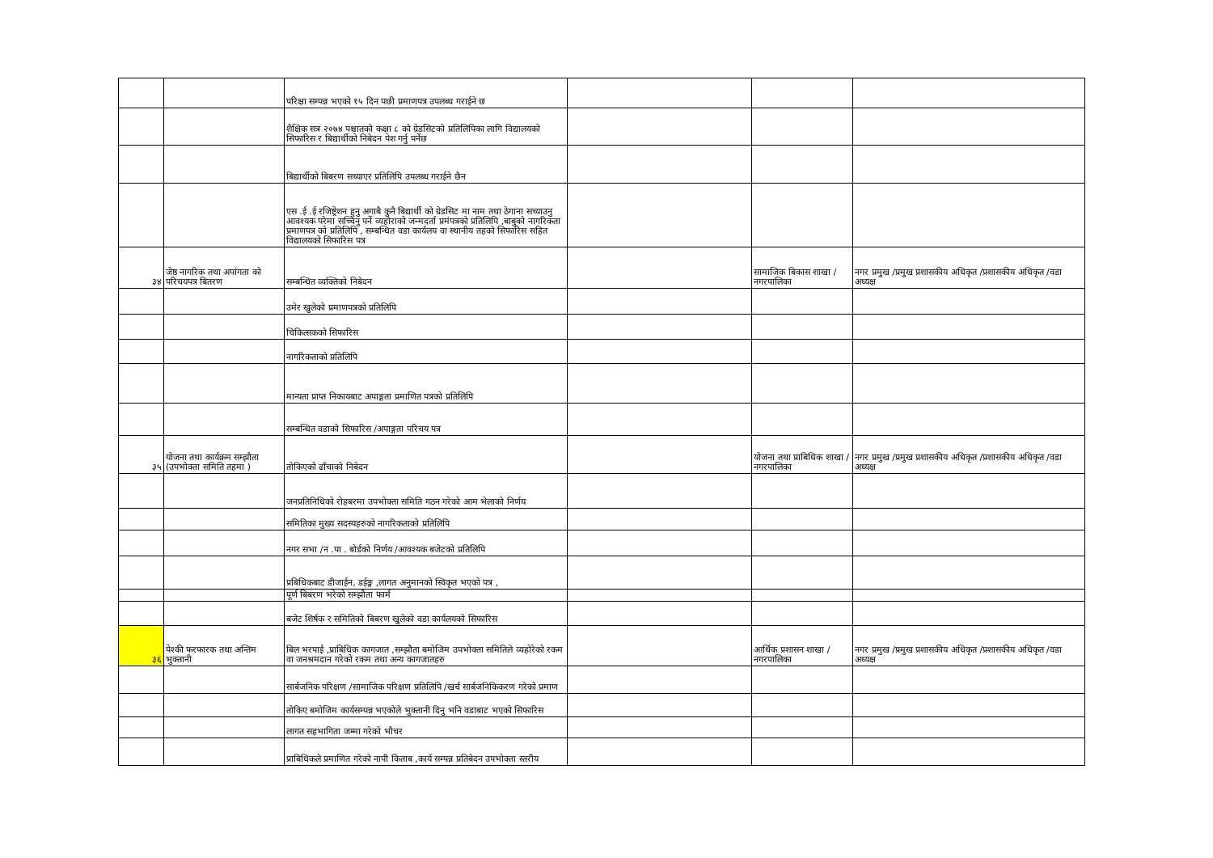| | | परिक्षा सम्पन्न भएको १५ दिन पछी प्रमाणपत्र उपलब्ध गराईने छ | | | |
| | | शैक्षिक सत्र २०७४ पश्चातको कक्षा ८ को ग्रेडसिटको प्रतिलिपिका लागि विद्यालयको सिफारिस र बिद्यार्थीको निबेदन पेश गर्नु पर्नेछ | | | |
| | | बिद्यार्थीको बिबरण सच्याएर प्रतिलिपि उपलब्ध गराईने छैन | | | |
| | | एस .ई .ई रजिष्ट्रेशन हुनु अगाबै कुनै बिद्यार्थी को ग्रेडसिट मा नाम तथा ठेगाना सच्याउनु आवश्यक परेमा सच्चिनु पर्ने व्यहोराको जन्मदर्ता प्रमंपत्रको प्रतिलिपि ,बाबुको नागरिकता प्रमाणपत्र को प्रतिलिपि , सम्बन्धित वडा कार्यलय वा स्थानीय तहको सिफारिस सहित विद्यालयको सिफारिस पत्र | | | |
| ३४ | जेष्ठ नागरिक तथा अपांगता को परिचयपत्र बितरण | सम्बन्धित व्यक्तिको निबेदन | | सामाजिक बिकास शाखा /नगरपालिका | नगर प्रमुख /प्रमुख प्रशासकीय अधिकृत /प्रशासकीय अधिकृत /वडा अध्यक्ष |
| | | उमेर खुलेको प्रमाणपत्रको प्रतिलिपि | | | |
| | | चिकित्सकको सिफारिस | | | |
| | | नागरिकताको प्रतिलिपि | | | |
| | | मान्यता प्राप्त निकायबाट अपाङ्गता प्रमाणित पत्रको प्रतिलिपि | | | |
| | | सम्बन्धित वडाको सिफारिस /अपाङ्गता परिचय पत्र | | | |
| ३५ | योजना तथा कार्यक्रम सम्झौता (उपभोक्ता समिति तहमा ) | तोकिएको ढाँचाको निबेदन | | योजना तथा प्राबिधिक शाखा /नगरपालिका | नगर प्रमुख /प्रमुख प्रशासकीय अधिकृत /प्रशासकीय अधिकृत /वडा अध्यक्ष |
| | | जनप्रतिनिधिको रोहबरमा उपभोक्ता समिति गठन गरेको आम भेलाको निर्णय | | | |
| | | समितिका मुख्य सदस्यहरुको नागरिकताको प्रतिलिपि | | | |
| | | नगर सभा /न .पा . बोर्डको निर्णय /आवश्यक बजेटको प्रतिलिपि | | | |
| | | प्रबिधिकबाट डीजाईन, डईङ्ग ,लागत अनुमानको स्विकृत भएको पत्र , | | | |
| | | पूर्ण बिबरण भरेको सम्झौता फार्म | | | |
| | | बजेट शिर्षक र समितिको बिबरण खुलेको वडा कार्यलयको सिफारिस | | | |
| ३६ | पेश्की फरफारक तथा अन्तिम भुक्तानी | बिल भरपाई ,प्राबिधिक कागजात ,सम्झौता बमोजिम उपभोक्ता समितिले व्यहोरेको रकम वा जनश्रमदान गरेको रकम तथा अन्य कागजातहरु | | आर्थिक प्रशासन शाखा /नगरपालिका | नगर प्रमुख /प्रमुख प्रशासकीय अधिकृत /प्रशासकीय अधिकृत /वडा अध्यक्ष |
| | | सार्बजनिक परिक्षण /सामाजिक परिक्षण प्रतिलिपि /खर्च सार्बजनिकिकरण गरेको प्रमाण | | | |
| | | तोकिए बमोजिम कार्यसम्पन्न भएकोले भुक्तानी दिनु भनि वडाबाट भएको सिफारिस | | | |
| | | लागत सहभागिता जम्मा गरेको भौचर | | | |
| | | प्राबिधिकले प्रमाणित गरेको नापी किताब ,कार्य सम्पन्न प्रतिबेदन उपभोक्ता स्तरीय | | | |